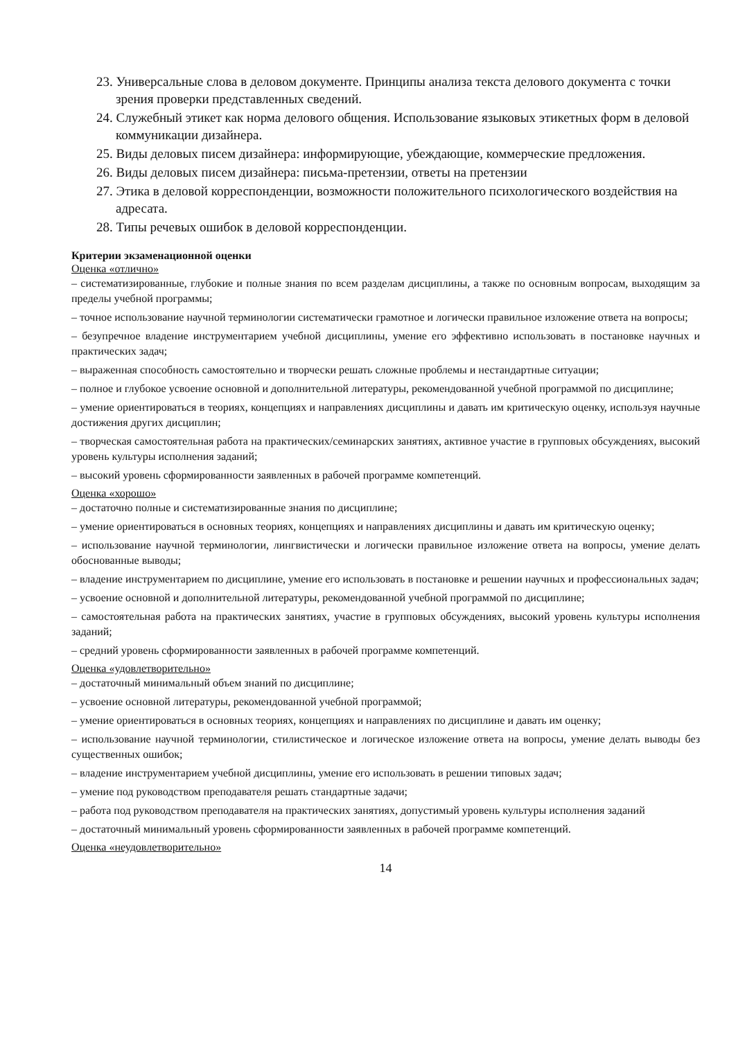23. Универсальные слова в деловом документе. Принципы анализа текста делового документа с точки зрения проверки представленных сведений.
24. Служебный этикет как норма делового общения. Использование языковых этикетных форм в деловой коммуникации дизайнера.
25. Виды деловых писем дизайнера: информирующие, убеждающие, коммерческие предложения.
26. Виды деловых писем дизайнера: письма-претензии, ответы на претензии
27. Этика в деловой корреспонденции, возможности положительного психологического воздействия на адресата.
28. Типы речевых ошибок в деловой корреспонденции.
Критерии экзаменационной оценки
Оценка «отлично»
– систематизированные, глубокие и полные знания по всем разделам дисциплины, а также по основным вопросам, выходящим за пределы учебной программы;
– точное использование научной терминологии систематически грамотное и логически правильное изложение ответа на вопросы;
– безупречное владение инструментарием учебной дисциплины, умение его эффективно использовать в постановке научных и практических задач;
– выраженная способность самостоятельно и творчески решать сложные проблемы и нестандартные ситуации;
– полное и глубокое усвоение основной и дополнительной литературы, рекомендованной учебной программой по дисциплине;
– умение ориентироваться в теориях, концепциях и направлениях дисциплины и давать им критическую оценку, используя научные достижения других дисциплин;
– творческая самостоятельная работа на практических/семинарских занятиях, активное участие в групповых обсуждениях, высокий уровень культуры исполнения заданий;
– высокий уровень сформированности заявленных в рабочей программе компетенций.
Оценка «хорошо»
– достаточно полные и систематизированные знания по дисциплине;
– умение ориентироваться в основных теориях, концепциях и направлениях дисциплины и давать им критическую оценку;
– использование научной терминологии, лингвистически и логически правильное изложение ответа на вопросы, умение делать обоснованные выводы;
– владение инструментарием по дисциплине, умение его использовать в постановке и решении научных и профессиональных задач;
– усвоение основной и дополнительной литературы, рекомендованной учебной программой по дисциплине;
– самостоятельная работа на практических занятиях, участие в групповых обсуждениях, высокий уровень культуры исполнения заданий;
– средний уровень сформированности заявленных в рабочей программе компетенций.
Оценка «удовлетворительно»
– достаточный минимальный объем знаний по дисциплине;
– усвоение основной литературы, рекомендованной учебной программой;
– умение ориентироваться в основных теориях, концепциях и направлениях по дисциплине и давать им оценку;
– использование научной терминологии, стилистическое и логическое изложение ответа на вопросы, умение делать выводы без существенных ошибок;
– владение инструментарием учебной дисциплины, умение его использовать в решении типовых задач;
– умение под руководством преподавателя решать стандартные задачи;
– работа под руководством преподавателя на практических занятиях, допустимый уровень культуры исполнения заданий
– достаточный минимальный уровень сформированности заявленных в рабочей программе компетенций.
Оценка «неудовлетворительно»
14